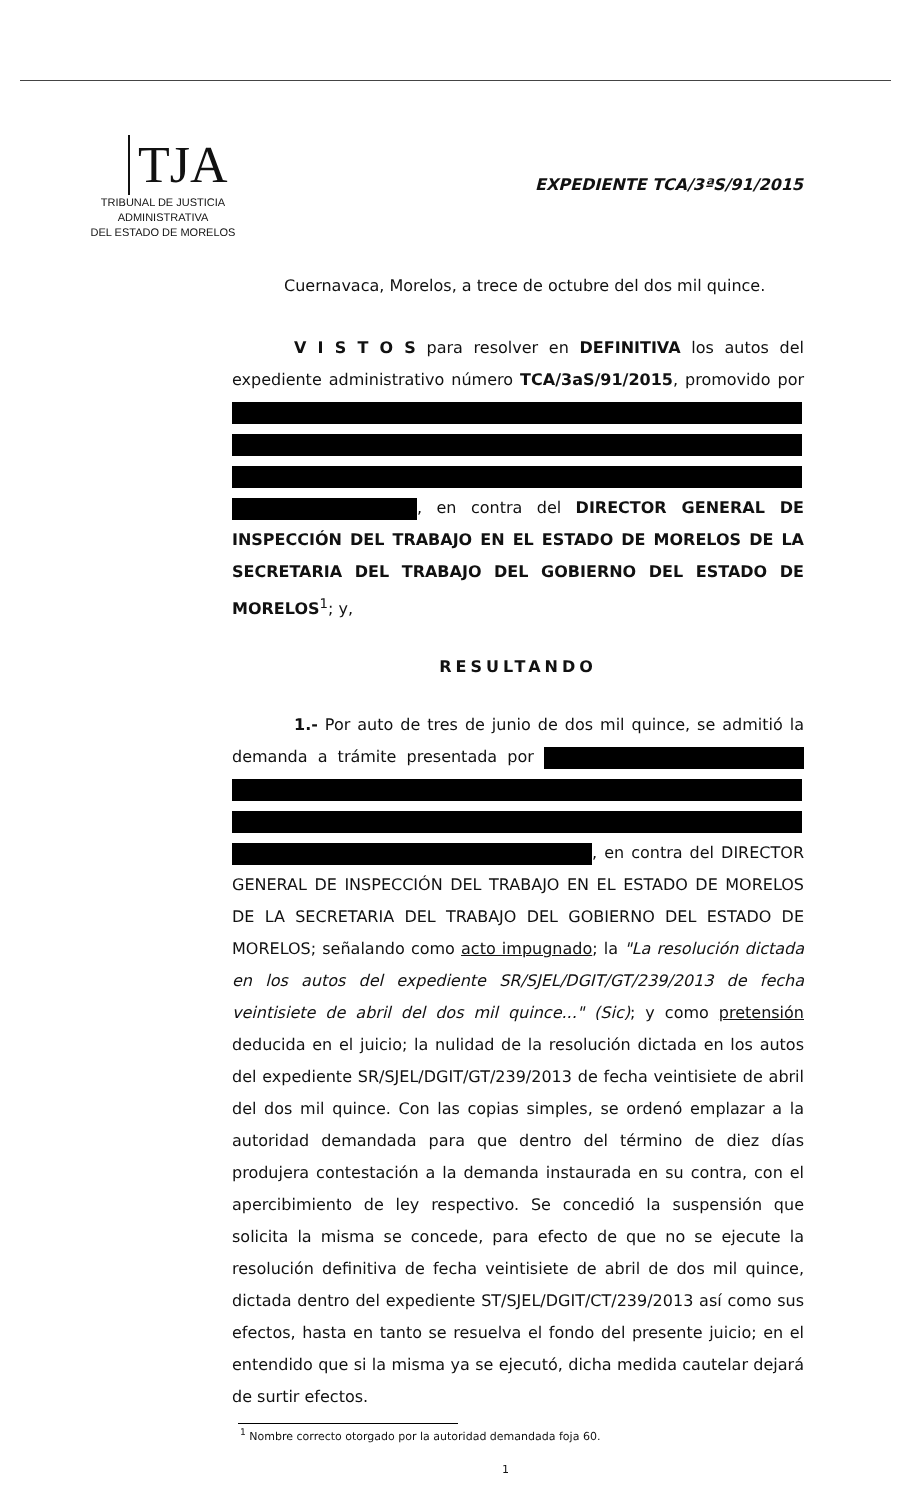TJA
TRIBUNAL DE JUSTICIA ADMINISTRATIVA
DEL ESTADO DE MORELOS
EXPEDIENTE TCA/3ªS/91/2015
Cuernavaca, Morelos, a trece de octubre del dos mil quince.
V I S T O S para resolver en DEFINITIVA los autos del expediente administrativo número TCA/3aS/91/2015, promovido por , en contra del DIRECTOR GENERAL DE INSPECCIÓN DEL TRABAJO EN EL ESTADO DE MORELOS DE LA SECRETARIA DEL TRABAJO DEL GOBIERNO DEL ESTADO DE MORELOS<sup>1</sup>; y,
RESULTANDO
1.- Por auto de tres de junio de dos mil quince, se admitió la demanda a trámite presentada por , en contra del DIRECTOR GENERAL DE INSPECCIÓN DEL TRABAJO EN EL ESTADO DE MORELOS DE LA SECRETARIA DEL TRABAJO DEL GOBIERNO DEL ESTADO DE MORELOS; señalando como acto impugnado; la "La resolución dictada en los autos del expediente SR/SJEL/DGIT/GT/239/2013 de fecha veintisiete de abril del dos mil quince..." (Sic); y como pretensión deducida en el juicio; la nulidad de la resolución dictada en los autos del expediente SR/SJEL/DGIT/GT/239/2013 de fecha veintisiete de abril del dos mil quince. Con las copias simples, se ordenó emplazar a la autoridad demandada para que dentro del término de diez días produjera contestación a la demanda instaurada en su contra, con el apercibimiento de ley respectivo. Se concedió la suspensión que solicita la misma se concede, para efecto de que no se ejecute la resolución definitiva de fecha veintisiete de abril de dos mil quince, dictada dentro del expediente ST/SJEL/DGIT/CT/239/2013 así como sus efectos, hasta en tanto se resuelva el fondo del presente juicio; en el entendido que si la misma ya se ejecutó, dicha medida cautelar dejará de surtir efectos.
<sup>1</sup> Nombre correcto otorgado por la autoridad demandada foja 60.
1